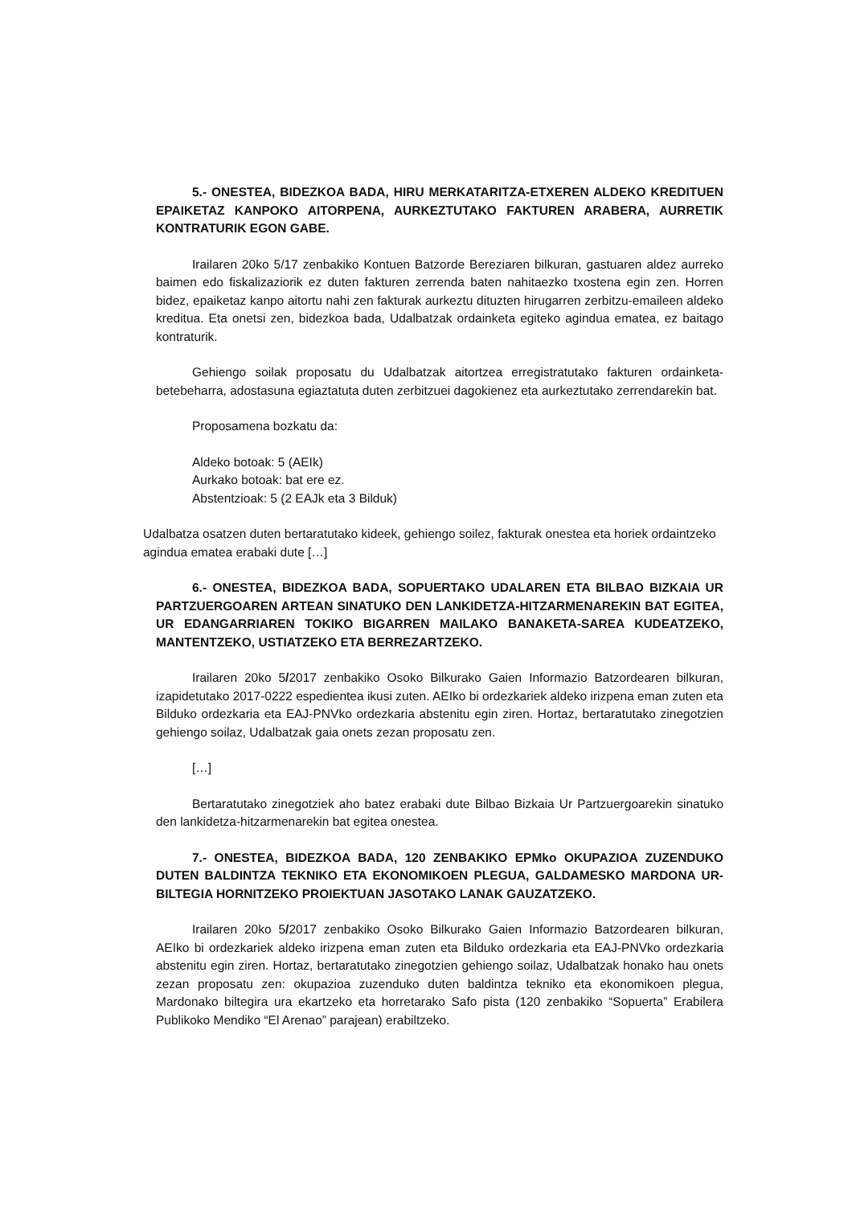5.- ONESTEA, BIDEZKOA BADA, HIRU MERKATARITZA-ETXEREN ALDEKO KREDITUEN EPAIKETAZ KANPOKO AITORPENA, AURKEZTUTAKO FAKTUREN ARABERA, AURRETIK KONTRATURIK EGON GABE.
Irailaren 20ko 5/17 zenbakiko Kontuen Batzorde Bereziaren bilkuran, gastuaren aldez aurreko baimen edo fiskalizaziorik ez duten fakturen zerrenda baten nahitaezko txostena egin zen. Horren bidez, epaiketaz kanpo aitortu nahi zen fakturak aurkeztu dituzten hirugarren zerbitzu-emaileen aldeko kreditua. Eta onetsi zen, bidezkoa bada, Udalbatzak ordainketa egiteko agindua ematea, ez baitago kontraturik.
Gehiengo soilak proposatu du Udalbatzak aitortzea erregistratutako fakturen ordainketa-betebeharra, adostasuna egiaztatuta duten zerbitzuei dagokienez eta aurkeztutako zerrendarekin bat.
Proposamena bozkatu da:
Aldeko botoak: 5 (AEIk)
Aurkako botoak: bat ere ez.
Abstentzioak: 5 (2 EAJk eta 3 Bilduk)
Udalbatza osatzen duten bertaratutako kideek, gehiengo soilez, fakturak onestea eta horiek ordaintzeko agindua ematea erabaki dute […]
6.- ONESTEA, BIDEZKOA BADA, SOPUERTAKO UDALAREN ETA BILBAO BIZKAIA UR PARTZUERGOAREN ARTEAN SINATUKO DEN LANKIDETZA-HITZARMENAREKIN BAT EGITEA, UR EDANGARRIAREN TOKIKO BIGARREN MAILAKO BANAKETA-SAREA KUDEATZEKO, MANTENTZEKO, USTIATZEKO ETA BERREZARTZEKO.
Irailaren 20ko 5/2017 zenbakiko Osoko Bilkurako Gaien Informazio Batzordearen bilkuran, izapidetutako 2017-0222 espedientea ikusi zuten. AEIko bi ordezkariek aldeko irizpena eman zuten eta Bilduko ordezkaria eta EAJ-PNVko ordezkaria abstenitu egin ziren. Hortaz, bertaratutako zinegotzien gehiengo soilaz, Udalbatzak gaia onets zezan proposatu zen.
[…]
Bertaratutako zinegotziek aho batez erabaki dute Bilbao Bizkaia Ur Partzuergoarekin sinatuko den lankidetza-hitzarmenarekin bat egitea onestea.
7.- ONESTEA, BIDEZKOA BADA, 120 ZENBAKIKO EPMko OKUPAZIOA ZUZENDUKO DUTEN BALDINTZA TEKNIKO ETA EKONOMIKOEN PLEGUA, GALDAMESKO MARDONA UR-BILTEGIA HORNITZEKO PROIEKTUAN JASOTAKO LANAK GAUZATZEKO.
Irailaren 20ko 5/2017 zenbakiko Osoko Bilkurako Gaien Informazio Batzordearen bilkuran, AEIko bi ordezkariek aldeko irizpena eman zuten eta Bilduko ordezkaria eta EAJ-PNVko ordezkaria abstenitu egin ziren. Hortaz, bertaratutako zinegotzien gehiengo soilaz, Udalbatzak honako hau onets zezan proposatu zen: okupazioa zuzenduko duten baldintza tekniko eta ekonomikoen plegua, Mardonako biltegira ura ekartzeko eta horretarako Safo pista (120 zenbakiko “Sopuerta” Erabilera Publikoko Mendiko “El Arenao” parajean) erabiltzeko.